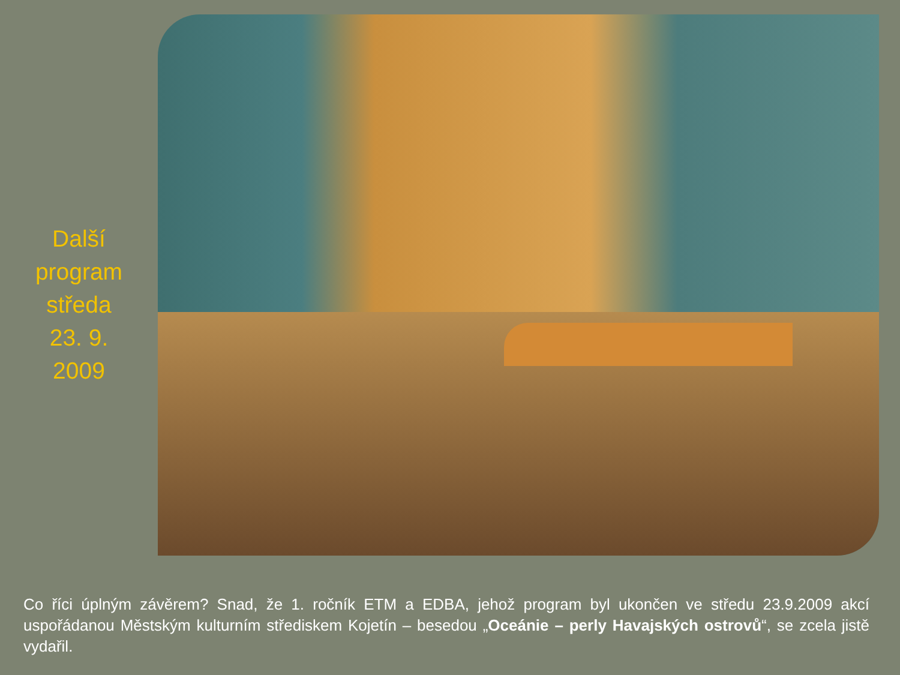Další
program
středa
23. 9.
2009
Co říci úplným závěrem? Snad, že 1. ročník ETM a EDBA, jehož program byl ukončen ve středu 23.9.2009 akcí uspořádanou Městským kulturním střediskem Kojetín – besedou „Oceánie – perly Havajských ostrovů“, se zcela jistě vydařil.